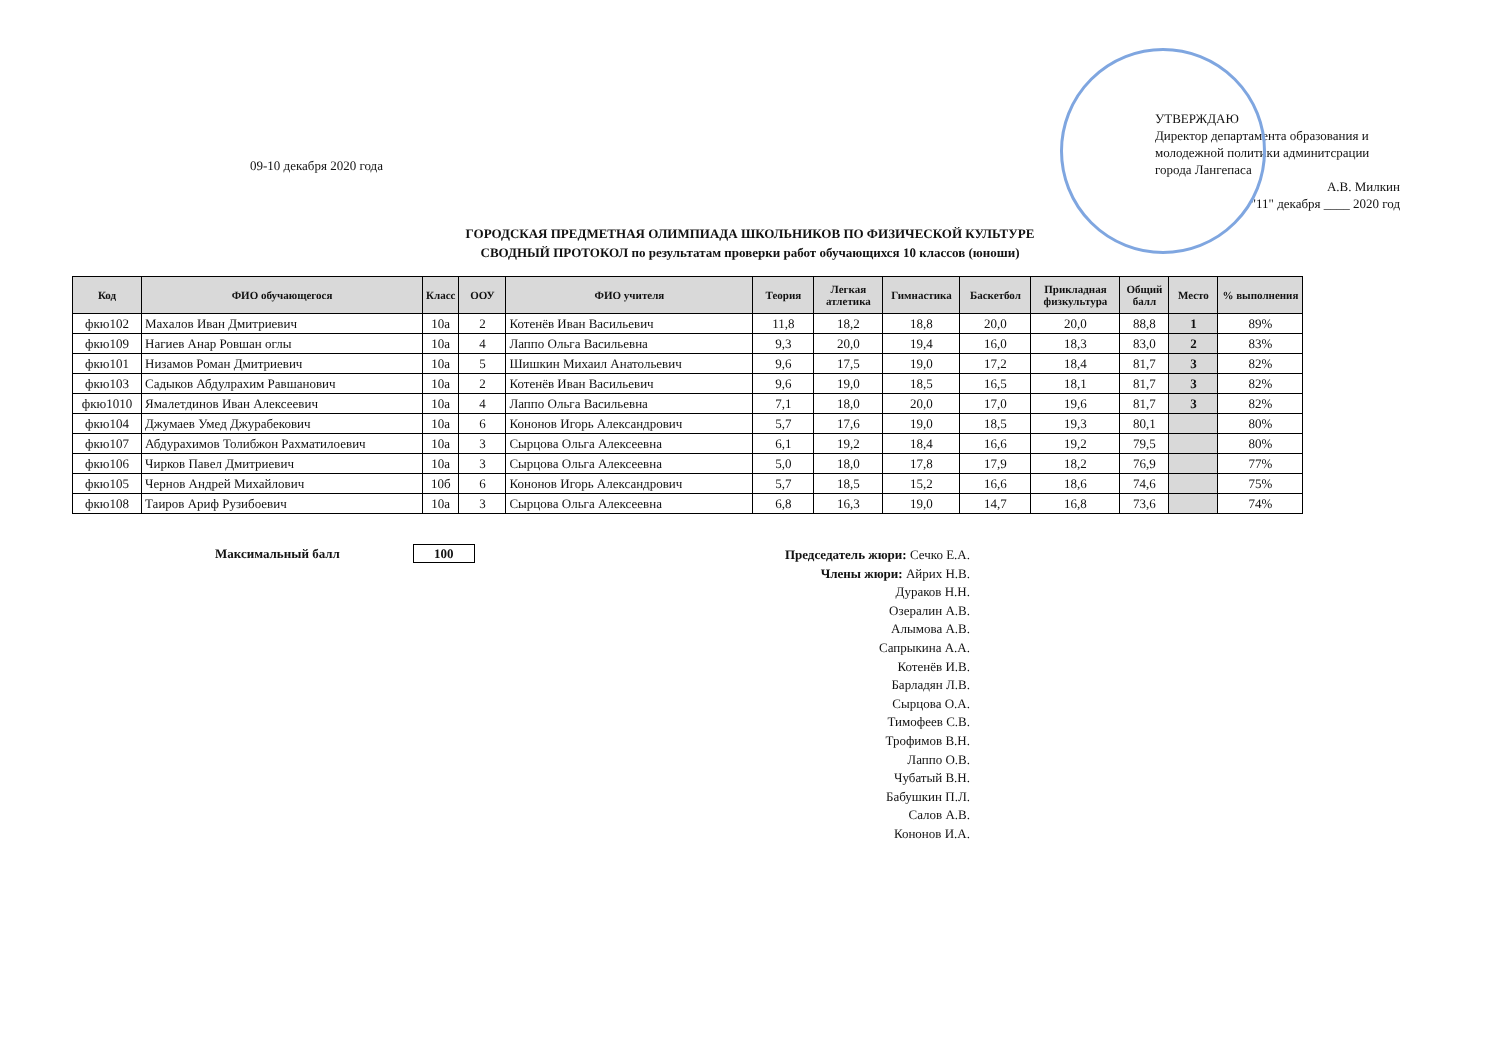09-10 декабря 2020 года
УТВЕРЖДАЮ
Директор департамента образования и молодежной политики админитсрации города Лангепаса
А.В. Милкин
"11" декабря ____ 2020 год
ГОРОДСКАЯ ПРЕДМЕТНАЯ ОЛИМПИАДА ШКОЛЬНИКОВ ПО ФИЗИЧЕСКОЙ КУЛЬТУРЕ
СВОДНЫЙ ПРОТОКОЛ по результатам проверки работ обучающихся 10 классов (юноши)
| Код | ФИО обучающегося | Класс | ООУ | ФИО учителя | Теория | Легкая атлетика | Гимнастика | Баскетбол | Прикладная физкультура | Общий балл | Место | % выполнения |
| --- | --- | --- | --- | --- | --- | --- | --- | --- | --- | --- | --- | --- |
| фкю102 | Махалов Иван Дмитриевич | 10а | 2 | Котенёв Иван Васильевич | 11,8 | 18,2 | 18,8 | 20,0 | 20,0 | 88,8 | 1 | 89% |
| фкю109 | Нагиев Анар Ровшан оглы | 10а | 4 | Лаппо Ольга Васильевна | 9,3 | 20,0 | 19,4 | 16,0 | 18,3 | 83,0 | 2 | 83% |
| фкю101 | Низамов Роман Дмитриевич | 10а | 5 | Шишкин Михаил Анатольевич | 9,6 | 17,5 | 19,0 | 17,2 | 18,4 | 81,7 | 3 | 82% |
| фкю103 | Садыков Абдулрахим Равшанович | 10а | 2 | Котенёв Иван Васильевич | 9,6 | 19,0 | 18,5 | 16,5 | 18,1 | 81,7 | 3 | 82% |
| фкю1010 | Ямалетдинов Иван Алексеевич | 10а | 4 | Лаппо Ольга Васильевна | 7,1 | 18,0 | 20,0 | 17,0 | 19,6 | 81,7 | 3 | 82% |
| фкю104 | Джумаев Умед Джурабекович | 10а | 6 | Кононов Игорь Александрович | 5,7 | 17,6 | 19,0 | 18,5 | 19,3 | 80,1 | | 80% |
| фкю107 | Абдурахимов Толибжон Рахматилоевич | 10а | 3 | Сырцова Ольга Алексеевна | 6,1 | 19,2 | 18,4 | 16,6 | 19,2 | 79,5 | | 80% |
| фкю106 | Чирков Павел Дмитриевич | 10а | 3 | Сырцова Ольга Алексеевна | 5,0 | 18,0 | 17,8 | 17,9 | 18,2 | 76,9 | | 77% |
| фкю105 | Чернов Андрей Михайлович | 10б | 6 | Кононов Игорь Александрович | 5,7 | 18,5 | 15,2 | 16,6 | 18,6 | 74,6 | | 75% |
| фкю108 | Таиров Ариф Рузибоевич | 10а | 3 | Сырцова Ольга Алексеевна | 6,8 | 16,3 | 19,0 | 14,7 | 16,8 | 73,6 | | 74% |
Максимальный балл 100
Председатель жюри: Сечко Е.А.
Члены жюри: Айрих Н.В.
Дураков Н.Н.
Озералин А.В.
Алымова А.В.
Сапрыкина А.А.
Котенёв И.В.
Барладян Л.В.
Сырцова О.А.
Тимофеев С.В.
Трофимов В.Н.
Лаппо О.В.
Чубатый В.Н.
Бабушкин П.Л.
Салов А.В.
Кононов И.А.